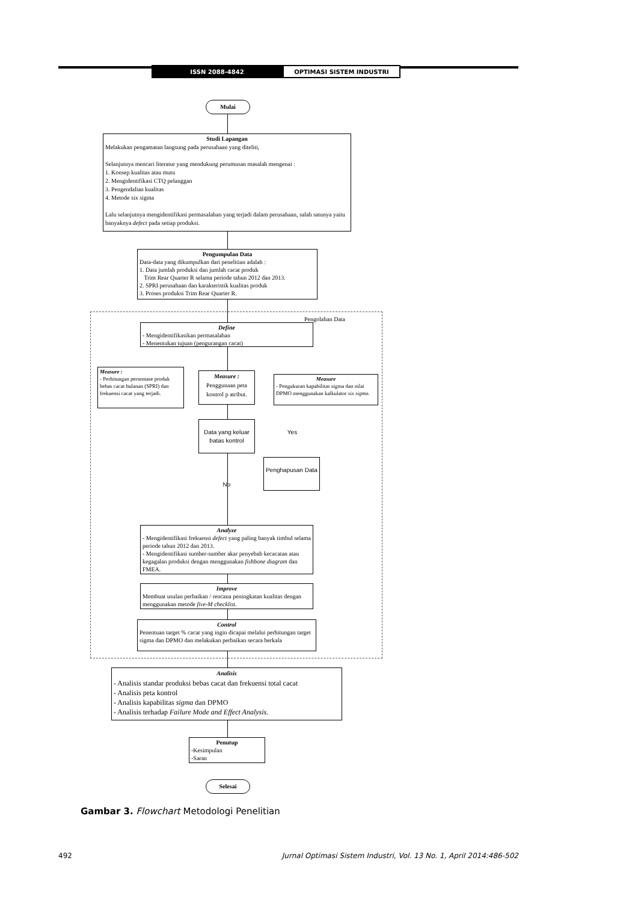ISSN 2088-4842 OPTIMASI SISTEM INDUSTRI
Mulai
Studi Lapangan
Melakukan pengamatan langsung pada perusahaan yang diteliti,
Selanjutnya mencari literatur yang mendukung perumusan masalah mengenai :
1. Konsep kualitas atau mutu
2. Mengidentifikasi CTQ pelanggan
3. Pengendalian kualitas
4. Metode six sigma
Lalu selanjutnya mengidentifikasi permasalahan yang terjadi dalam perusahaan, salah satunya yaitu banyaknya defect pada setiap produksi.
Pengumpulan Data
Data-data yang dikumpulkan dari penelitian adalah :
1. Data jumlah produksi dan jumlah cacat produk
Trim Rear Quarter R selama periode tahun 2012 dan 2013.
2. SPRI perusahaan dan karakteristik kualitas produk
3. Proses produksi Trim Rear Quarter R.
Pengolahan Data
Define
- Mengidentifikasikan permasalahan
- Menentukan tujuan (pengurangan cacat)
Measure :
- Perhitungan persentase produk bebas cacat bulanan (SPRI) dan frekuensi cacat yang terjadi.
Measure :
Penggunaan peta kontrol p atribut.
Measure
- Pengukuran kapabilitas sigma dan nilai DPMO menggunakan kalkulator six sigma.
Data yang keluar batas kontrol
Yes
Penghapusan Data
No
Analyze
- Mengidentifikasi frekuensi defect yang paling banyak timbul selama periode tahun 2012 dan 2013.
- Mengidentifikasi sumber-sumber akar penyebab kecacatan atau kegagalan produksi dengan menggunakan fishbone diagram dan FMEA.
Improve
Membuat usulan perbaikan / rencana peningkatan kualitas dengan menggunakan metode five-M checklist.
Control
Penentuan target % cacat yang ingin dicapai melalui perhitungan target sigma dan DPMO dan melakukan perbaikan secara berkala
Analisis
- Analisis standar produksi bebas cacat dan frekuensi total cacat
- Analisis peta kontrol
- Analisis kapabilitas sigma dan DPMO
- Analisis terhadap Failure Mode and Effect Analysis.
Penutup
-Kesimpulan
-Saran
Selesai
Gambar 3. Flowchart Metodologi Penelitian
492 Jurnal Optimasi Sistem Industri, Vol. 13 No. 1, April 2014:486-502